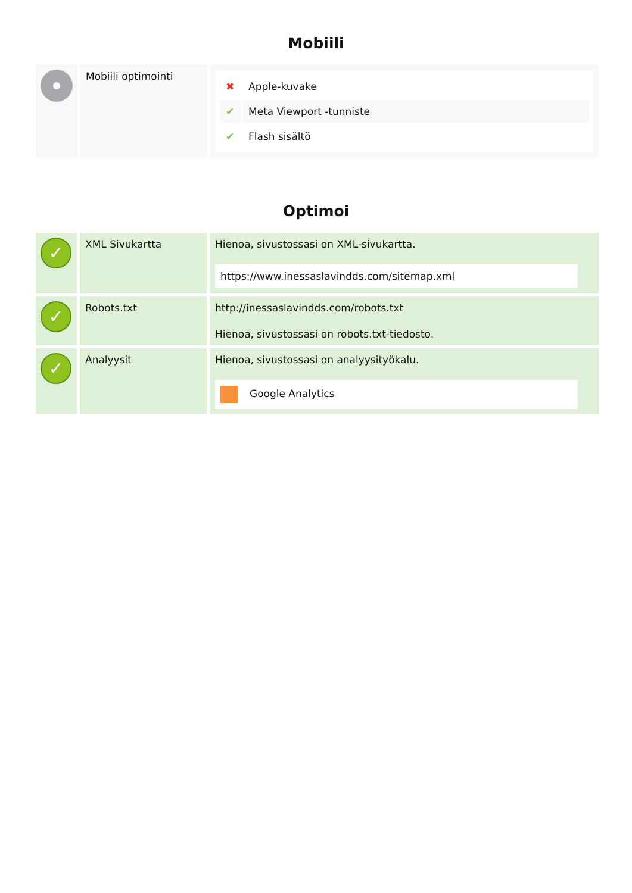Mobiili
| | Mobiili optimointi | / ✖ / Apple-kuvake / / ✔ / Meta Viewport -tunniste / / ✔ / Flash sisältö / |
Optimoi
| ✓ | XML Sivukartta | Hienoa, sivustossasi on XML-sivukartta. https://www.inessaslavindds.com/sitemap.xml |
| ✓ | Robots.txt | http://inessaslavindds.com/robots.txt Hienoa, sivustossasi on robots.txt-tiedosto. |
| ✓ | Analyysit | Hienoa, sivustossasi on analyysityökalu. Google Analytics |